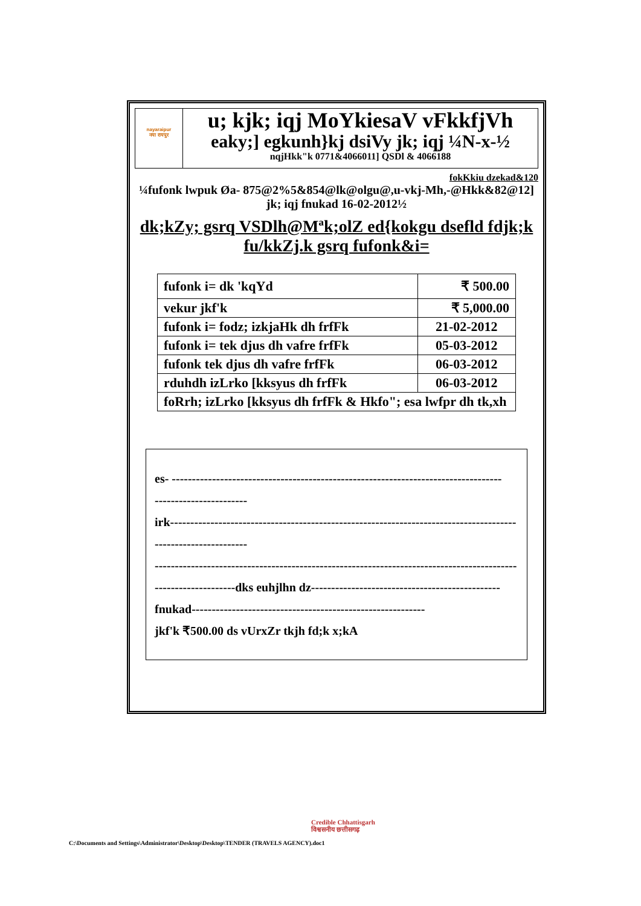nayaraipur
नया रायपुर
u; kjk; iqj MoYkiesaV vFkkfjVh
eaky;] egkunh}kj dsiVy jk; iqj ¼N-x-½
nqjHkk"k 0771&4066011] QSDl & 4066188
fokKkiu dzekad&120
¼fufonk lwpuk Øa- 875@2%5&854@lk@olgu@,u-vkj-Mh,-@Hkk&82@12] jk; iqj fnukad 16-02-2012½
dk;kZy; gsrq VSDlh@Mªk;olZ ed{kokgu dsefld fdjk;k fu/kkZj.k gsrq fufonk&i=
| fufonk i= dk 'kqYd | ₹ 500.00 |
| vekur jkf'k | ₹ 5,000.00 |
| fufonk i= fodz; izkjaHk dh frfFk | 21-02-2012 |
| fufonk i= tek djus dh vafre frfFk | 05-03-2012 |
| fufonk tek djus dh vafre frfFk | 06-03-2012 |
| rduhdh izLrko [kksyus dh frfFk | 06-03-2012 |
| foRrh; izLrko [kksyus dh frfFk & Hkfo"; esa lwfpr dh tk,xh | |
es- ----------------------------------------------------------------------------------
-----------------------
irk--------------------------------------------------------------------------------------
-----------------------
------------------------------------------------------------------------------------------
--------------------dks euhjlhn dz-----------------------------------------------
fnukad----------------------------------------------------------
jkf'k ₹500.00 ds vUrxZr tkjh fd;k x;kA
Credible Chhattisgarh
विश्वसनीय छत्तीसगढ़
C:\Documents and Settings\Administrator\Desktop\Desktop\TENDER (TRAVELS AGENCY).doc1